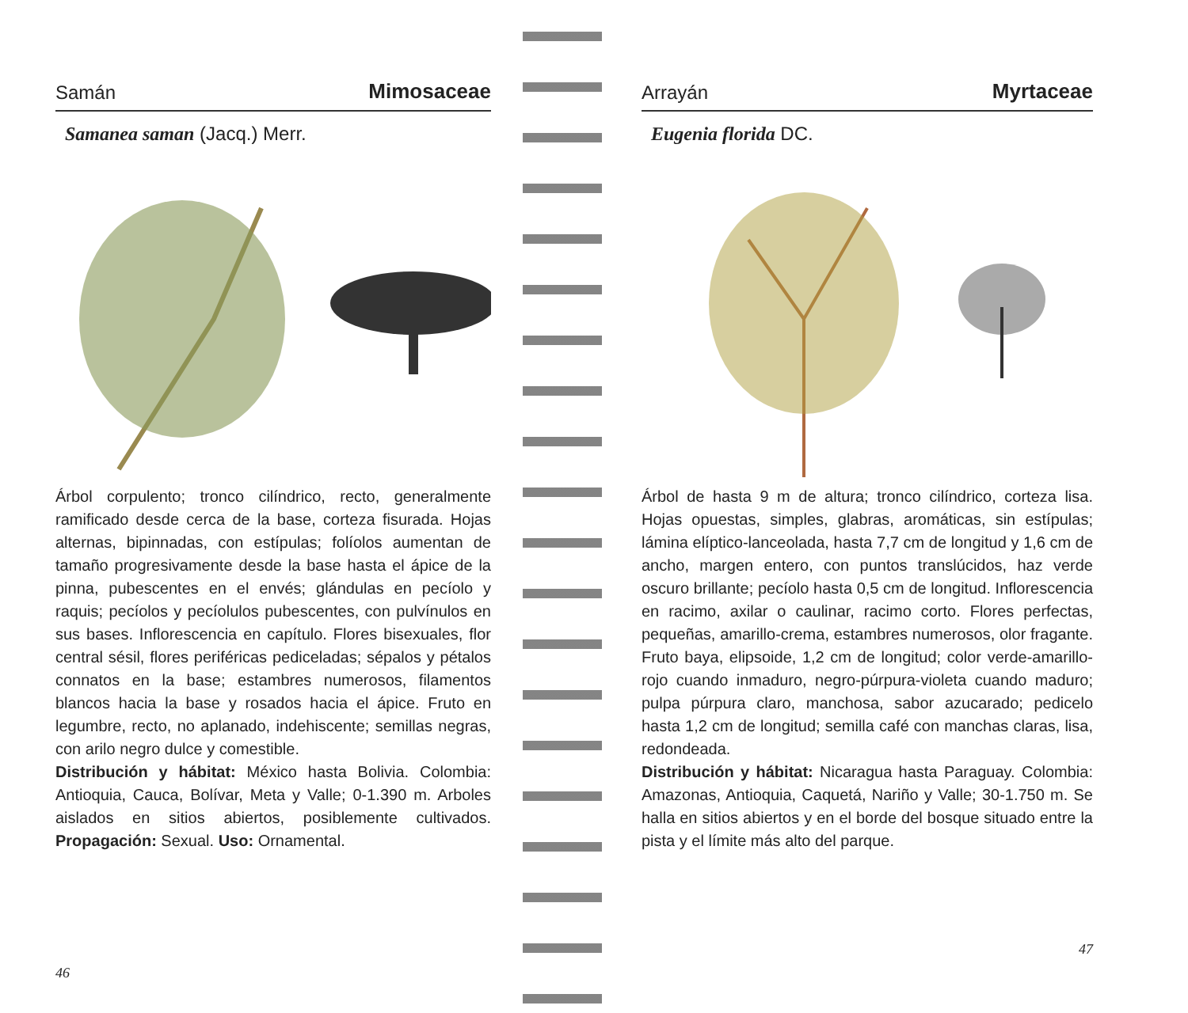Samán Mimosaceae
Samanea saman (Jacq.) Merr.
Árbol corpulento; tronco cilíndrico, recto, generalmente ramificado desde cerca de la base, corteza fisurada. Hojas alternas, bipinnadas, con estípulas; folíolos aumentan de tamaño progresivamente desde la base hasta el ápice de la pinna, pubescentes en el envés; glándulas en pecíolo y raquis; pecíolos y pecíolulos pubescentes, con pulvínulos en sus bases. Inflorescencia en capítulo. Flores bisexuales, flor central sésil, flores periféricas pediceladas; sépalos y pétalos connatos en la base; estambres numerosos, filamentos blancos hacia la base y rosados hacia el ápice. Fruto en legumbre, recto, no aplanado, indehiscente; semillas negras, con arilo negro dulce y comestible.
Distribución y hábitat: México hasta Bolivia. Colombia: Antioquia, Cauca, Bolívar, Meta y Valle; 0-1.390 m. Arboles aislados en sitios abiertos, posiblemente cultivados. Propagación: Sexual. Uso: Ornamental.
46
Arrayán Myrtaceae
Eugenia florida DC.
Árbol de hasta 9 m de altura; tronco cilíndrico, corteza lisa. Hojas opuestas, simples, glabras, aromáticas, sin estípulas; lámina elíptico-lanceolada, hasta 7,7 cm de longitud y 1,6 cm de ancho, margen entero, con puntos translúcidos, haz verde oscuro brillante; pecíolo hasta 0,5 cm de longitud. Inflorescencia en racimo, axilar o caulinar, racimo corto. Flores perfectas, pequeñas, amarillo-crema, estambres numerosos, olor fragante. Fruto baya, elipsoide, 1,2 cm de longitud; color verde-amarillo-rojo cuando inmaduro, negro-púrpura-violeta cuando maduro; pulpa púrpura claro, manchosa, sabor azucarado; pedicelo hasta 1,2 cm de longitud; semilla café con manchas claras, lisa, redondeada.
Distribución y hábitat: Nicaragua hasta Paraguay. Colombia: Amazonas, Antioquia, Caquetá, Nariño y Valle; 30-1.750 m. Se halla en sitios abiertos y en el borde del bosque situado entre la pista y el límite más alto del parque.
47